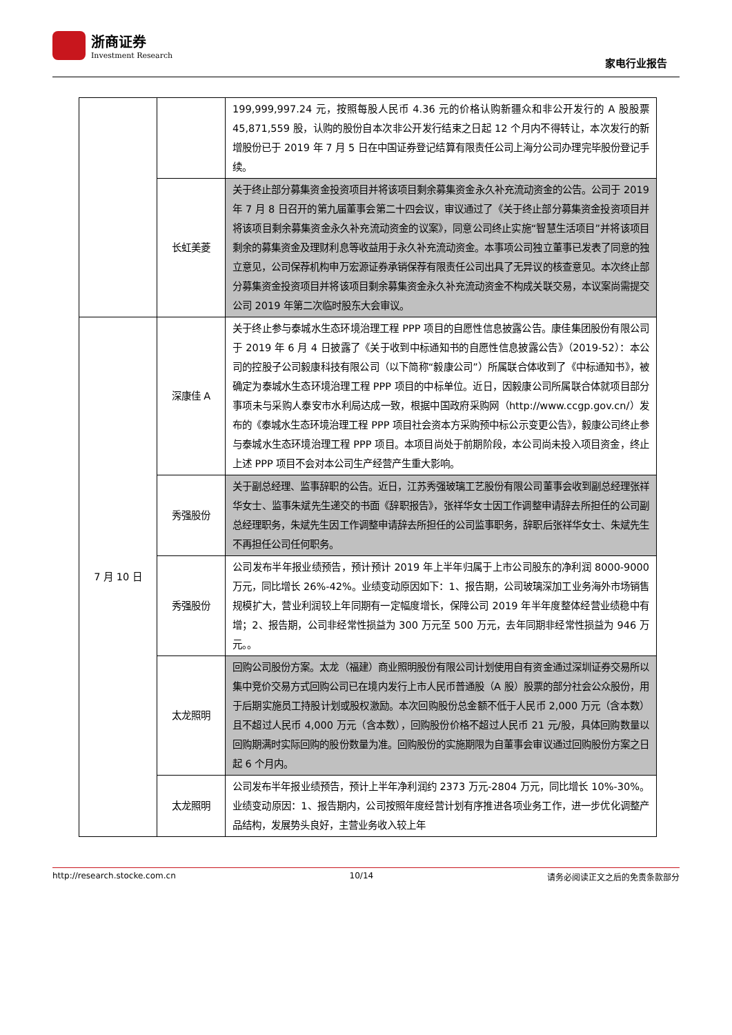浙商证券
Investment Research
家电行业报告
| | | 199,999,997.24 元，按照每股人民币 4.36 元的价格认购新疆众和非公开发行的 A 股股票 45,871,559 股，认购的股份自本次非公开发行结束之日起 12 个月内不得转让，本次发行的新增股份已于 2019 年 7 月 5 日在中国证券登记结算有限责任公司上海分公司办理完毕股份登记手续。 |
| | 长虹美菱 | 关于终止部分募集资金投资项目并将该项目剩余募集资金永久补充流动资金的公告。公司于 2019 年 7 月 8 日召开的第九届董事会第二十四会议，审议通过了《关于终止部分募集资金投资项目并将该项目剩余募集资金永久补充流动资金的议案》，同意公司终止实施“智慧生活项目”并将该项目剩余的募集资金及理财利息等收益用于永久补充流动资金。本事项公司独立董事已发表了同意的独立意见，公司保荐机构申万宏源证券承销保荐有限责任公司出具了无异议的核查意见。本次终止部分募集资金投资项目并将该项目剩余募集资金永久补充流动资金不构成关联交易，本议案尚需提交公司 2019 年第二次临时股东大会审议。 |
| 7 月 10 日 | 深康佳 A | 关于终止参与泰城水生态环境治理工程 PPP 项目的自愿性信息披露公告。康佳集团股份有限公司于 2019 年 6 月 4 日披露了《关于收到中标通知书的自愿性信息披露公告》（2019-52）：本公司的控股子公司毅康科技有限公司（以下简称“毅康公司”）所属联合体收到了《中标通知书》，被确定为泰城水生态环境治理工程 PPP 项目的中标单位。近日，因毅康公司所属联合体就项目部分事项未与采购人泰安市水利局达成一致，根据中国政府采购网（http://www.ccgp.gov.cn/）发布的《泰城水生态环境治理工程 PPP 项目社会资本方采购预中标公示变更公告》，毅康公司终止参与泰城水生态环境治理工程 PPP 项目。本项目尚处于前期阶段，本公司尚未投入项目资金，终止上述 PPP 项目不会对本公司生产经营产生重大影响。 |
| | 秀强股份 | 关于副总经理、监事辞职的公告。近日，江苏秀强玻璃工艺股份有限公司董事会收到副总经理张祥华女士、监事朱斌先生递交的书面《辞职报告》，张祥华女士因工作调整申请辞去所担任的公司副总经理职务，朱斌先生因工作调整申请辞去所担任的公司监事职务，辞职后张祥华女士、朱斌先生不再担任公司任何职务。 |
| | 秀强股份 | 公司发布半年报业绩预告，预计预计 2019 年上半年归属于上市公司股东的净利润 8000-9000 万元，同比增长 26%-42%。业绩变动原因如下：1、报告期，公司玻璃深加工业务海外市场销售规模扩大，营业利润较上年同期有一定幅度增长，保障公司 2019 年半年度整体经营业绩稳中有增；2、报告期，公司非经常性损益为 300 万元至 500 万元，去年同期非经常性损益为 946 万元。。 |
| | 太龙照明 | 回购公司股份方案。太龙（福建）商业照明股份有限公司计划使用自有资金通过深圳证券交易所以集中竞价交易方式回购公司已在境内发行上市人民币普通股（A 股）股票的部分社会公众股份，用于后期实施员工持股计划或股权激励。本次回购股份总金额不低于人民币 2,000 万元（含本数）且不超过人民币 4,000 万元（含本数），回购股份价格不超过人民币 21 元/股，具体回购数量以回购期满时实际回购的股份数量为准。回购股份的实施期限为自董事会审议通过回购股份方案之日起 6 个月内。 |
| | 太龙照明 | 公司发布半年报业绩预告，预计上半年净利润约 2373 万元-2804 万元，同比增长 10%-30%。业绩变动原因：1、报告期内，公司按照年度经营计划有序推进各项业务工作，进一步优化调整产品结构，发展势头良好，主营业务收入较上年 |
http://research.stocke.com.cn 10/14 请务必阅读正文之后的免责条款部分